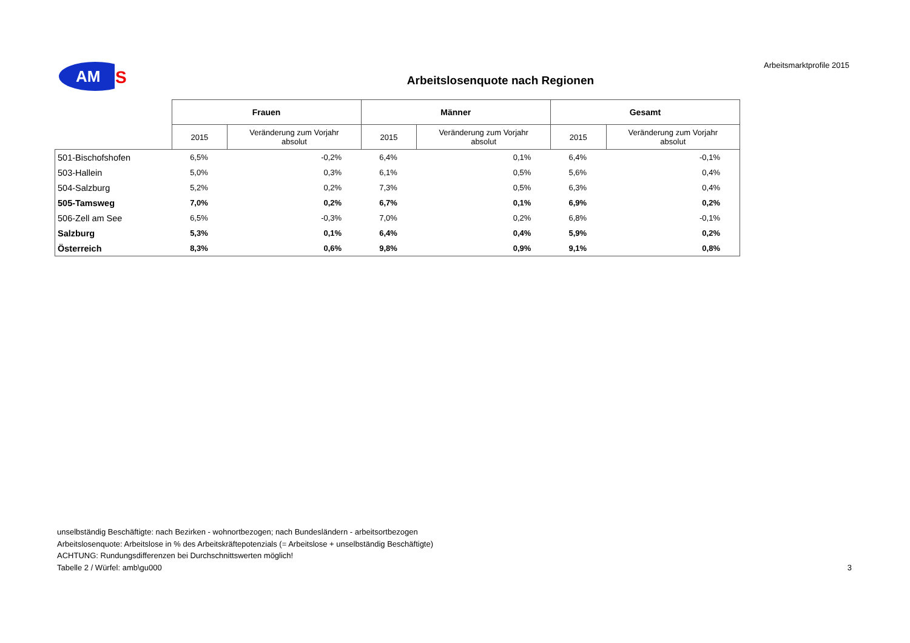AM
S
Arbeitsmarktprofile 2015
Arbeitslosenquote nach Regionen
| | Frauen | | Männer | | Gesamt | |
| --- | --- | --- | --- | --- | --- | --- |
| | 2015 | Veränderung zum Vorjahr absolut | 2015 | Veränderung zum Vorjahr absolut | 2015 | Veränderung zum Vorjahr absolut |
| 501-Bischofshofen | 6,5% | -0,2% | 6,4% | 0,1% | 6,4% | -0,1% |
| 503-Hallein | 5,0% | 0,3% | 6,1% | 0,5% | 5,6% | 0,4% |
| 504-Salzburg | 5,2% | 0,2% | 7,3% | 0,5% | 6,3% | 0,4% |
| 505-Tamsweg | 7,0% | 0,2% | 6,7% | 0,1% | 6,9% | 0,2% |
| 506-Zell am See | 6,5% | -0,3% | 7,0% | 0,2% | 6,8% | -0,1% |
| Salzburg | 5,3% | 0,1% | 6,4% | 0,4% | 5,9% | 0,2% |
| Österreich | 8,3% | 0,6% | 9,8% | 0,9% | 9,1% | 0,8% |
unselbständig Beschäftigte: nach Bezirken - wohnortbezogen; nach Bundesländern - arbeitsortbezogen
Arbeitslosenquote: Arbeitslose in % des Arbeitskräftepotenzials (= Arbeitslose + unselbständig Beschäftigte)
ACHTUNG: Rundungsdifferenzen bei Durchschnittswerten möglich!
Tabelle 2 / Würfel: amb\gu000 3